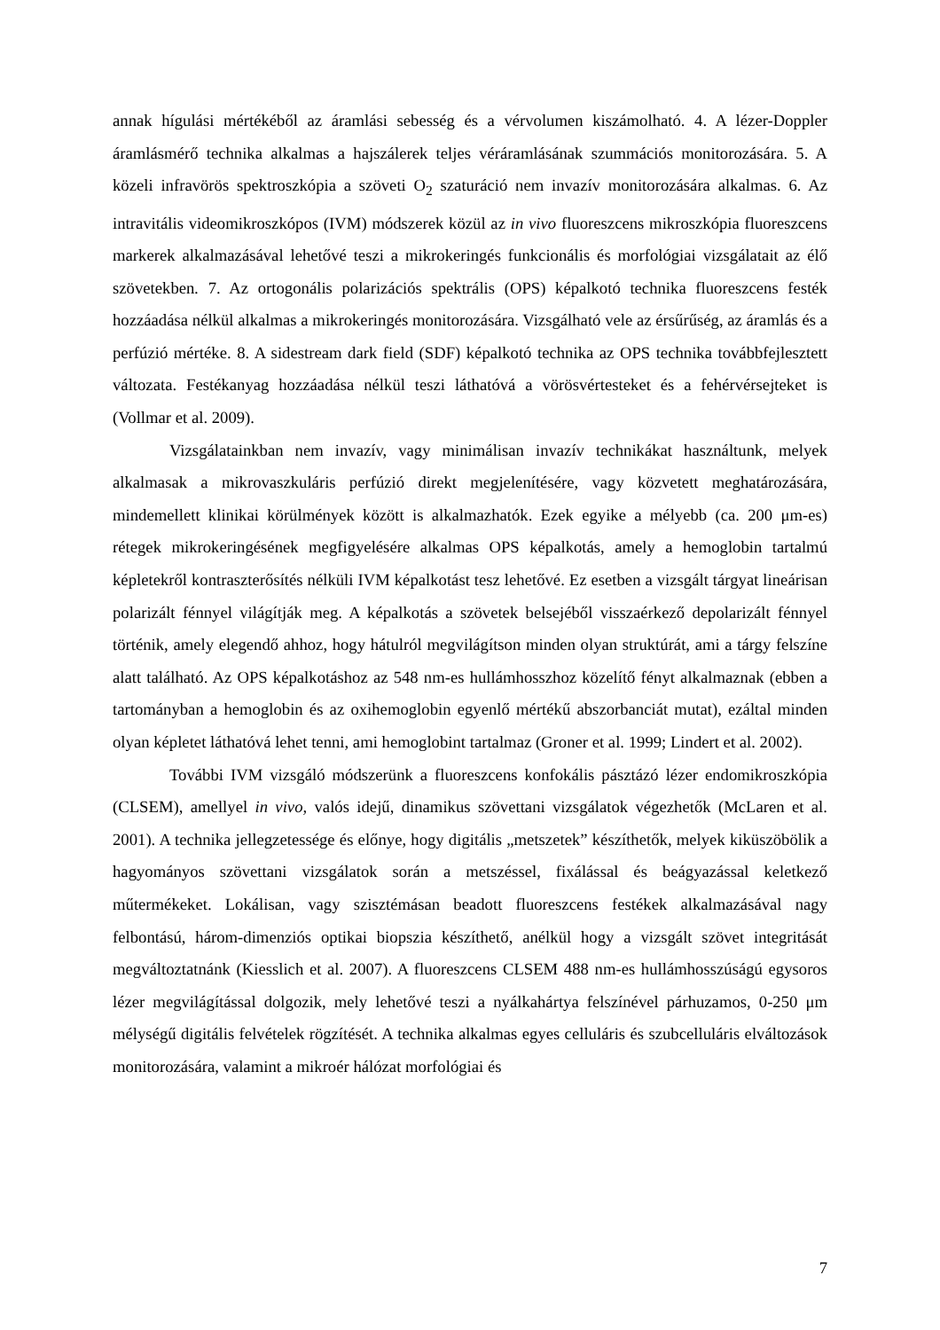annak hígulási mértékéből az áramlási sebesség és a vérvolumen kiszámolható. 4. A lézer-Doppler áramlásmérő technika alkalmas a hajszálerek teljes véráramlásának szummációs monitorozására. 5. A közeli infravörös spektroszkópia a szöveti O<sub>2</sub> szaturáció nem invazív monitorozására alkalmas. 6. Az intravitális videomikroszkópos (IVM) módszerek közül az in vivo fluoreszcens mikroszkópia fluoreszcens markerek alkalmazásával lehetővé teszi a mikrokeringés funkcionális és morfológiai vizsgálatait az élő szövetekben. 7. Az ortogonális polarizációs spektrális (OPS) képalkotó technika fluoreszcens festék hozzáadása nélkül alkalmas a mikrokeringés monitorozására. Vizsgálható vele az érsűrűség, az áramlás és a perfúzió mértéke. 8. A sidestream dark field (SDF) képalkotó technika az OPS technika továbbfejlesztett változata. Festékanyag hozzáadása nélkül teszi láthatóvá a vörösvértesteket és a fehérvérsejteket is (Vollmar et al. 2009).
Vizsgálatainkban nem invazív, vagy minimálisan invazív technikákat használtunk, melyek alkalmasak a mikrovaszkuláris perfúzió direkt megjelenítésére, vagy közvetett meghatározására, mindemellett klinikai körülmények között is alkalmazhatók. Ezek egyike a mélyebb (ca. 200 μm-es) rétegek mikrokeringésének megfigyelésére alkalmas OPS képalkotás, amely a hemoglobin tartalmú képletekről kontraszterősítés nélküli IVM képalkotást tesz lehetővé. Ez esetben a vizsgált tárgyat lineárisan polarizált fénnyel világítják meg. A képalkotás a szövetek belsejéből visszaérkező depolarizált fénnyel történik, amely elegendő ahhoz, hogy hátulról megvilágítson minden olyan struktúrát, ami a tárgy felszíne alatt található. Az OPS képalkotáshoz az 548 nm-es hullámhosszhoz közelítő fényt alkalmaznak (ebben a tartományban a hemoglobin és az oxihemoglobin egyenlő mértékű abszorbanciát mutat), ezáltal minden olyan képletet láthatóvá lehet tenni, ami hemoglobint tartalmaz (Groner et al. 1999; Lindert et al. 2002).
További IVM vizsgáló módszerünk a fluoreszcens konfokális pásztázó lézer endomikroszkópia (CLSEM), amellyel in vivo, valós idejű, dinamikus szövettani vizsgálatok végezhetők (McLaren et al. 2001). A technika jellegzetessége és előnye, hogy digitális „metszetek” készíthetők, melyek kiküszöbölik a hagyományos szövettani vizsgálatok során a metszéssel, fixálással és beágyazással keletkező műtermékeket. Lokálisan, vagy szisztémásan beadott fluoreszcens festékek alkalmazásával nagy felbontású, három-dimenziós optikai biopszia készíthető, anélkül hogy a vizsgált szövet integritását megváltoztatnánk (Kiesslich et al. 2007). A fluoreszcens CLSEM 488 nm-es hullámhosszúságú egysoros lézer megvilágítással dolgozik, mely lehetővé teszi a nyálkahártya felszínével párhuzamos, 0-250 μm mélységű digitális felvételek rögzítését. A technika alkalmas egyes celluláris és szubcelluláris elváltozások monitorozására, valamint a mikroér hálózat morfológiai és
7